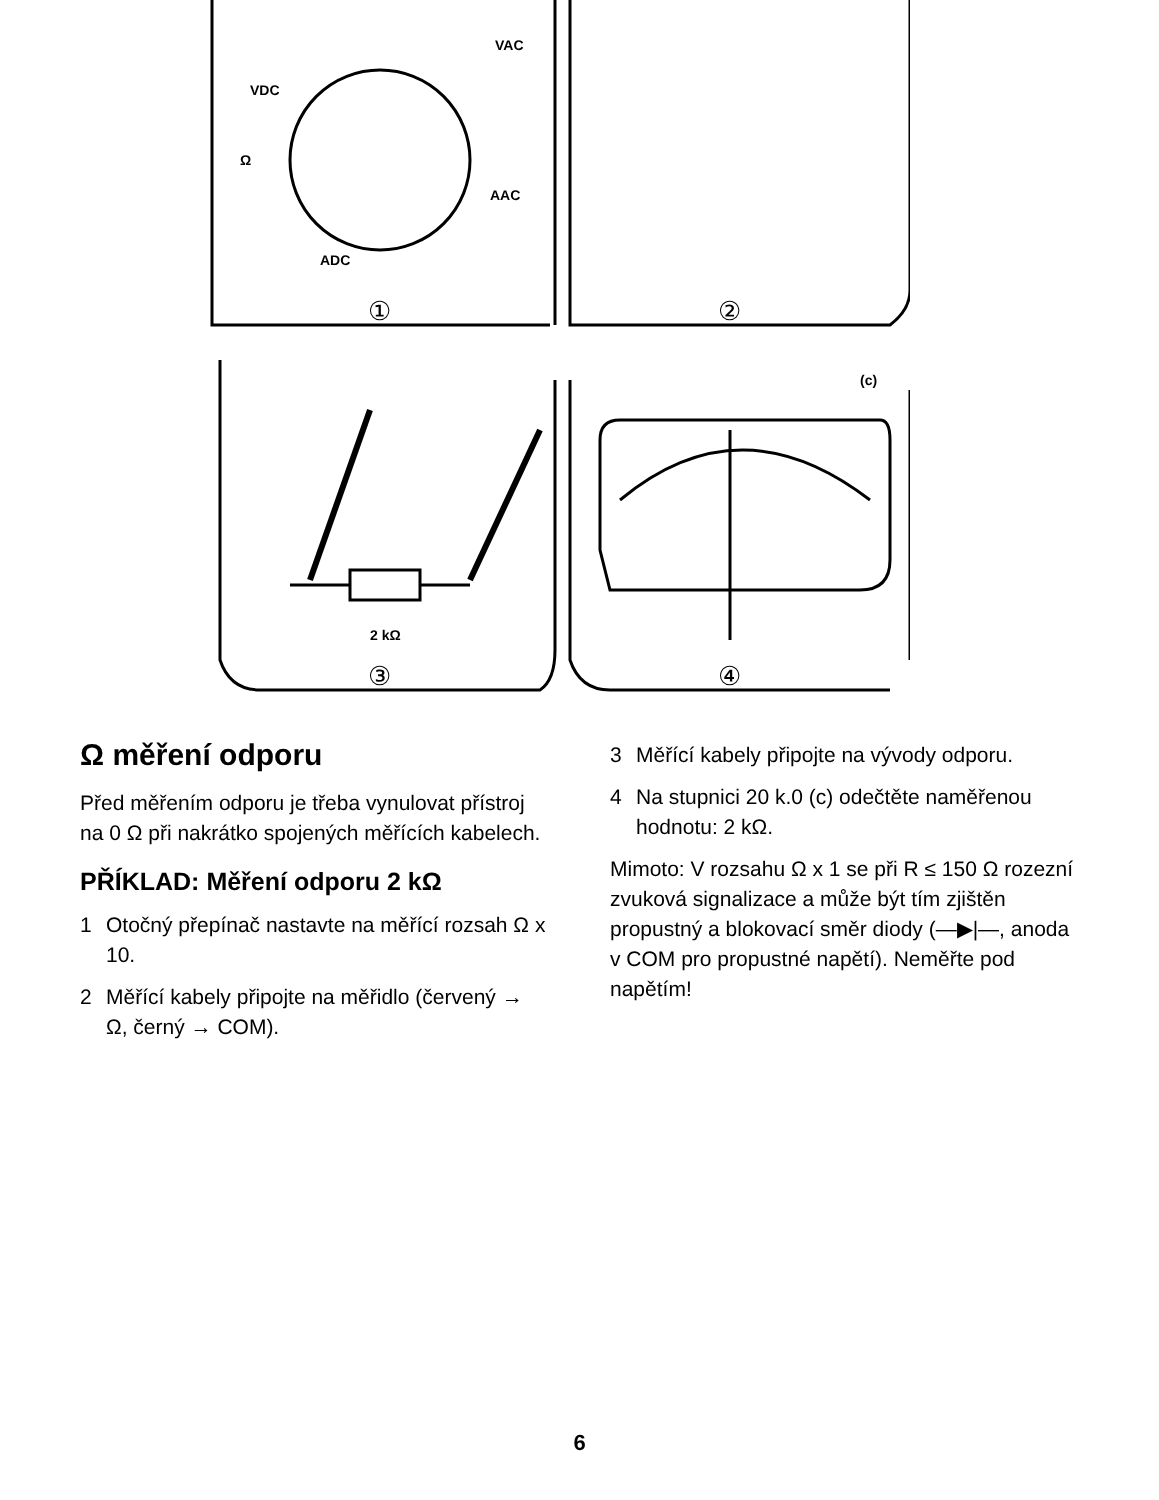VDC
VAC
AAC
ADC
Ω
2 kΩ
(c)
①
②
③
④
Ω měření odporu
Před měřením odporu je třeba vynulovat přístroj na 0 Ω při nakrátko spojených měřících kabelech.
PŘÍKLAD: Měření odporu 2 kΩ
1 Otočný přepínač nastavte na měřící rozsah Ω x 10.
2 Měřící kabely připojte na měřidlo (červený → Ω, černý → COM).
3 Měřící kabely připojte na vývody odporu.
4 Na stupnici 20 k.0 (c) odečtěte naměřenou hodnotu: 2 kΩ.
Mimoto: V rozsahu Ω x 1 se při R ≤ 150 Ω rozezní zvuková signalizace a může být tím zjištěn propustný a blokovací směr diody (—▶|—, anoda v COM pro propustné napětí). Neměřte pod napětím!
6